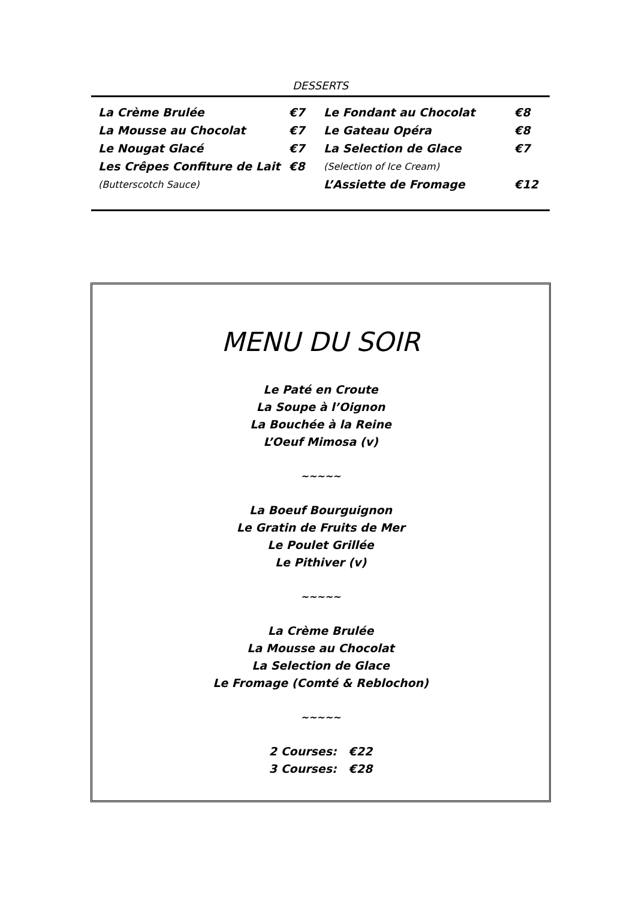DESSERTS
| La Crème Brulée | €7 | Le Fondant au Chocolat | €8 |
| La Mousse au Chocolat | €7 | Le Gateau Opéra | €8 |
| Le Nougat Glacé | €7 | La Selection de Glace | €7 |
| Les Crêpes Confiture de Lait | €8 | (Selection of Ice Cream) | |
| (Butterscotch Sauce) | | L’Assiette de Fromage | €12 |
MENU DU SOIR
Le Paté en Croute
La Soupe à l’Oignon
La Bouchée à la Reine
L’Oeuf Mimosa (v)
~~~~~
La Boeuf Bourguignon
Le Gratin de Fruits de Mer
Le Poulet Grillée
Le Pithiver (v)
~~~~~
La Crème Brulée
La Mousse au Chocolat
La Selection de Glace
Le Fromage (Comté & Reblochon)
~~~~~
2 Courses: €22
3 Courses: €28